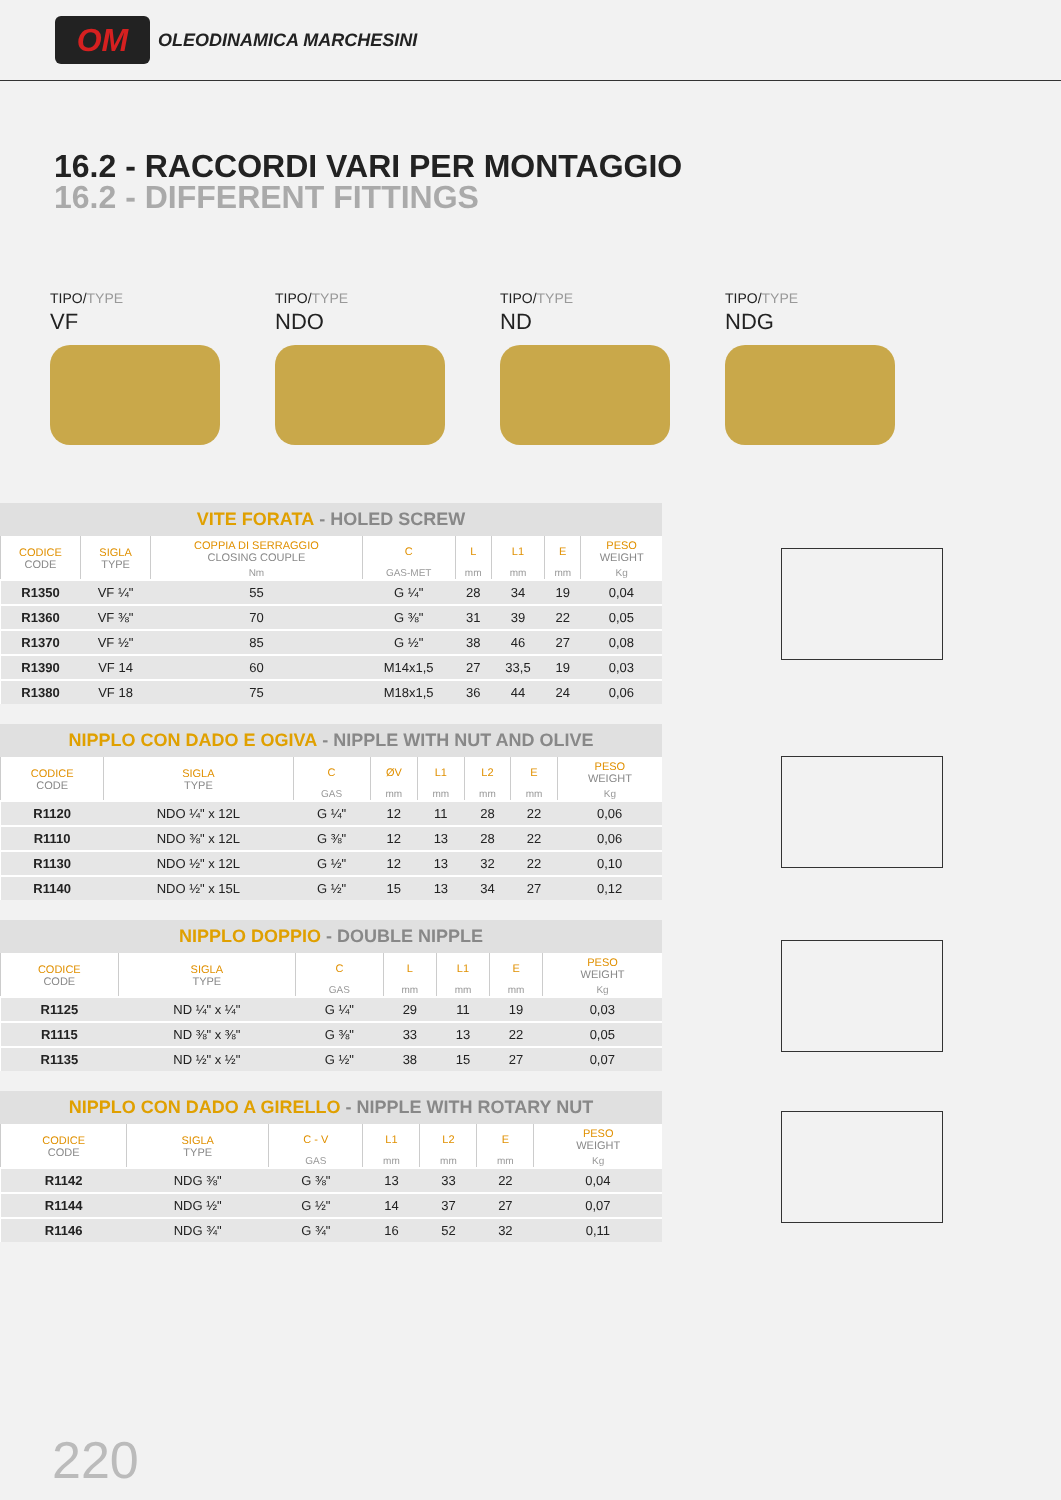OM
OLEODINAMICA MARCHESINI
16.2 - RACCORDI VARI PER MONTAGGIO
16.2 - DIFFERENT FITTINGS
TIPO/TYPE
VF
TIPO/TYPE
NDO
TIPO/TYPE
ND
TIPO/TYPE
NDG
VITE FORATA - HOLED SCREW
| CODICE CODE | SIGLA TYPE | COPPIA DI SERRAGGIO CLOSING COUPLE | C | L | L1 | E | PESO WEIGHT |
| --- | --- | --- | --- | --- | --- | --- | --- |
| | | Nm | GAS-MET | mm | mm | mm | Kg |
| R1350 | VF ¼" | 55 | G ¼" | 28 | 34 | 19 | 0,04 |
| R1360 | VF ⅜" | 70 | G ⅜" | 31 | 39 | 22 | 0,05 |
| R1370 | VF ½" | 85 | G ½" | 38 | 46 | 27 | 0,08 |
| R1390 | VF 14 | 60 | M14x1,5 | 27 | 33,5 | 19 | 0,03 |
| R1380 | VF 18 | 75 | M18x1,5 | 36 | 44 | 24 | 0,06 |
NIPPLO CON DADO E OGIVA - NIPPLE WITH NUT AND OLIVE
| CODICE CODE | SIGLA TYPE | C | ØV | L1 | L2 | E | PESO WEIGHT |
| --- | --- | --- | --- | --- | --- | --- | --- |
| | | GAS | mm | mm | mm | mm | Kg |
| R1120 | NDO ¼" x 12L | G ¼" | 12 | 11 | 28 | 22 | 0,06 |
| R1110 | NDO ⅜" x 12L | G ⅜" | 12 | 13 | 28 | 22 | 0,06 |
| R1130 | NDO ½" x 12L | G ½" | 12 | 13 | 32 | 22 | 0,10 |
| R1140 | NDO ½" x 15L | G ½" | 15 | 13 | 34 | 27 | 0,12 |
NIPPLO DOPPIO - DOUBLE NIPPLE
| CODICE CODE | SIGLA TYPE | C | L | L1 | E | PESO WEIGHT |
| --- | --- | --- | --- | --- | --- | --- |
| | | GAS | mm | mm | mm | Kg |
| R1125 | ND ¼" x ¼" | G ¼" | 29 | 11 | 19 | 0,03 |
| R1115 | ND ⅜" x ⅜" | G ⅜" | 33 | 13 | 22 | 0,05 |
| R1135 | ND ½" x ½" | G ½" | 38 | 15 | 27 | 0,07 |
NIPPLO CON DADO A GIRELLO - NIPPLE WITH ROTARY NUT
| CODICE CODE | SIGLA TYPE | C - V | L1 | L2 | E | PESO WEIGHT |
| --- | --- | --- | --- | --- | --- | --- |
| | | GAS | mm | mm | mm | Kg |
| R1142 | NDG ⅜" | G ⅜" | 13 | 33 | 22 | 0,04 |
| R1144 | NDG ½" | G ½" | 14 | 37 | 27 | 0,07 |
| R1146 | NDG ¾" | G ¾" | 16 | 52 | 32 | 0,11 |
220